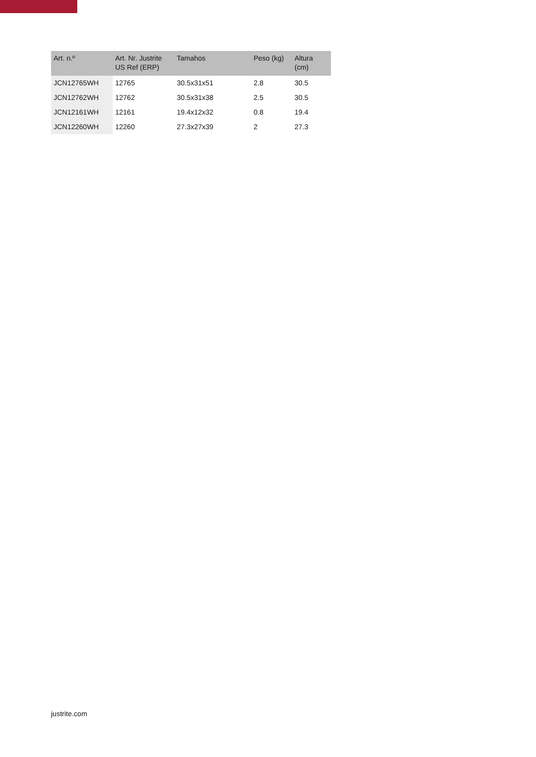| Art. n.º | Art. Nr. Justrite US Ref (ERP) | Tamahos | Peso (kg) | Altura (cm) |
| --- | --- | --- | --- | --- |
| JCN12765WH | 12765 | 30.5x31x51 | 2.8 | 30.5 |
| JCN12762WH | 12762 | 30.5x31x38 | 2.5 | 30.5 |
| JCN12161WH | 12161 | 19.4x12x32 | 0.8 | 19.4 |
| JCN12260WH | 12260 | 27.3x27x39 | 2 | 27.3 |
justrite.com